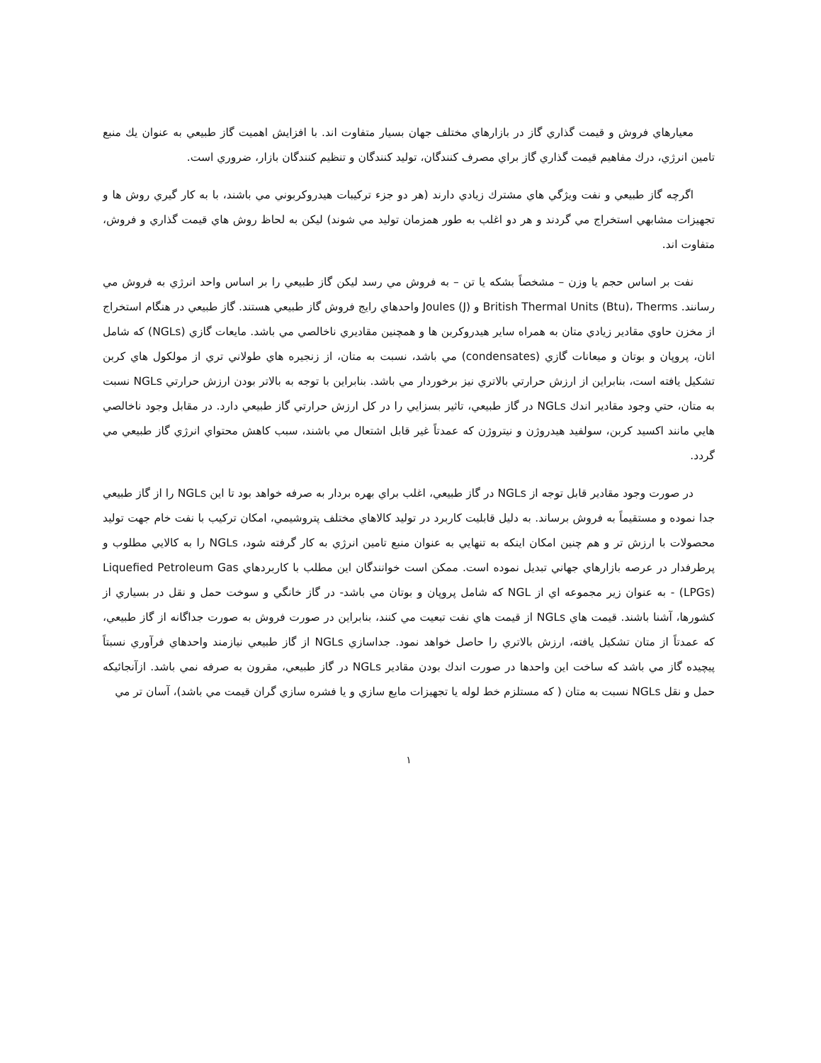معيارهاي فروش و قيمت گذاري گاز در بازارهاي مختلف جهان بسيار متفاوت اند. با افزايش اهميت گاز طبيعي به عنوان يك منبع تامين انرژي، درك مفاهيم قيمت گذاري گاز براي مصرف كنندگان، توليد كنندگان و تنظيم كنندگان بازار، ضروري است.
اگرچه گاز طبيعي و نفت ويژگي هاي مشترك زيادي دارند (هر دو جزء تركيبات هيدروكربوني مي باشند، با به كار گيري روش ها و تجهيزات مشابهي استخراج مي گردند و هر دو اغلب به طور همزمان توليد مي شوند) ليكن به لحاظ روش هاي قيمت گذاري و فروش، متفاوت اند.
نفت بر اساس حجم يا وزن – مشخصاً بشكه يا تن – به فروش مي رسد ليكن گاز طبيعي را بر اساس واحد انرژي به فروش مي رسانند. British Thermal Units (Btu)، Therms و Joules (J) واحدهاي رايج فروش گاز طبيعي هستند. گاز طبيعي در هنگام استخراج از مخزن حاوي مقادير زيادي متان به همراه ساير هيدروكربن ها و همچنين مقاديري ناخالصي مي باشد. مايعات گازي (NGLs) كه شامل اتان، پروپان و بوتان و ميعانات گازي (condensates) مي باشد، نسبت به متان، از زنجيره هاي طولاني تري از مولكول هاي كربن تشكيل يافته است، بنابراين از ارزش حرارتي بالاتري نيز برخوردار مي باشد. بنابراين با توجه به بالاتر بودن ارزش حرارتي NGLs نسبت به متان، حتي وجود مقادير اندك NGLs در گاز طبيعي، تاثير بسزايي را در كل ارزش حرارتي گاز طبيعي دارد. در مقابل وجود ناخالصي هايي مانند اكسيد كربن، سولفيد هيدروژن و نيتروژن كه عمدتاً غير قابل اشتعال مي باشند، سبب كاهش محتواي انرژي گاز طبيعي مي گردد.
در صورت وجود مقادير قابل توجه از NGLs در گاز طبيعي، اغلب براي بهره بردار به صرفه خواهد بود تا اين NGLs را از گاز طبيعي جدا نموده و مستقيماً به فروش برساند. به دليل قابليت كاربرد در توليد كالاهاي مختلف پتروشيمي، امكان تركيب با نفت خام جهت توليد محصولات با ارزش تر و هم چنين امكان اينكه به تنهايي به عنوان منبع تامين انرژي به كار گرفته شود، NGLs را به كالايي مطلوب و پرطرفدار در عرصه بازارهاي جهاني تبديل نموده است. ممكن است خوانندگان اين مطلب با كاربردهاي Liquefied Petroleum Gas (LPGs) - به عنوان زير مجموعه اي از NGL كه شامل پروپان و بوتان مي باشد- در گاز خانگي و سوخت حمل و نقل در بسياري از كشورها، آشنا باشند. قيمت هاي NGLs از قيمت هاي نفت تبعيت مي كنند، بنابراين در صورت فروش به صورت جداگانه از گاز طبيعي، كه عمدتاً از متان تشكيل يافته، ارزش بالاتري را حاصل خواهد نمود. جداسازي NGLs از گاز طبيعي نيازمند واحدهاي فرآوري نسبتاً پيچيده گاز مي باشد كه ساخت اين واحدها در صورت اندك بودن مقادير NGLs در گاز طبيعي، مقرون به صرفه نمي باشد. ازآنجائيكه حمل و نقل NGLs نسبت به متان ( كه مستلزم خط لوله يا تجهيزات مايع سازي و يا فشره سازي گران قيمت مي باشد)، آسان تر مي
١